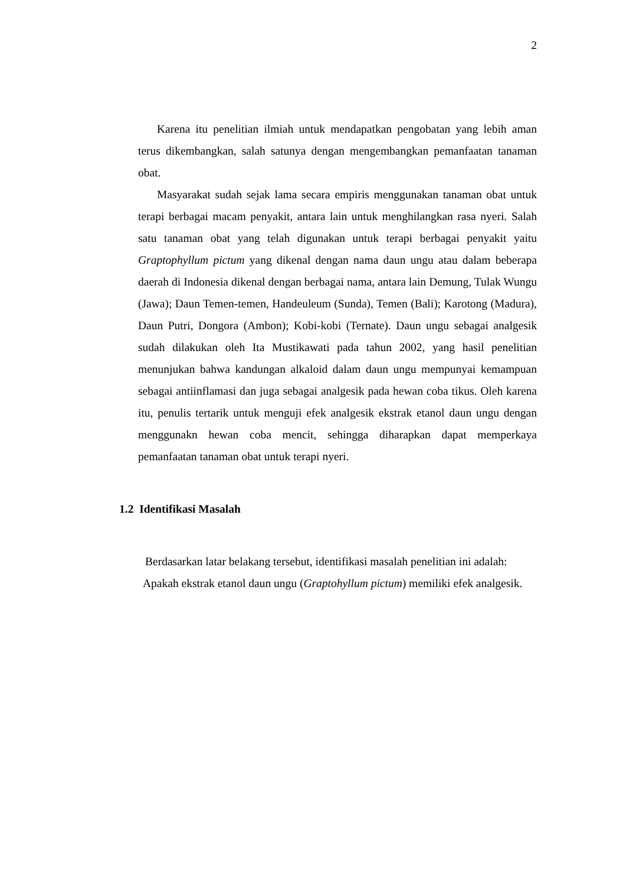2
Karena itu penelitian ilmiah untuk mendapatkan pengobatan yang lebih aman terus dikembangkan, salah satunya dengan mengembangkan pemanfaatan tanaman obat.
Masyarakat sudah sejak lama secara empiris menggunakan tanaman obat untuk terapi berbagai macam penyakit, antara lain untuk menghilangkan rasa nyeri. Salah satu tanaman obat yang telah digunakan untuk terapi berbagai penyakit yaitu Graptophyllum pictum yang dikenal dengan nama daun ungu atau dalam beberapa daerah di Indonesia dikenal dengan berbagai nama, antara lain Demung, Tulak Wungu (Jawa); Daun Temen-temen, Handeuleum (Sunda), Temen (Bali); Karotong (Madura), Daun Putri, Dongora (Ambon); Kobi-kobi (Ternate). Daun ungu sebagai analgesik sudah dilakukan oleh Ita Mustikawati pada tahun 2002, yang hasil penelitian menunjukan bahwa kandungan alkaloid dalam daun ungu mempunyai kemampuan sebagai antiinflamasi dan juga sebagai analgesik pada hewan coba tikus. Oleh karena itu, penulis tertarik untuk menguji efek analgesik ekstrak etanol daun ungu dengan menggunakn hewan coba mencit, sehingga diharapkan dapat memperkaya pemanfaatan tanaman obat untuk terapi nyeri.
1.2 Identifikasi Masalah
Berdasarkan latar belakang tersebut, identifikasi masalah penelitian ini adalah:
Apakah ekstrak etanol daun ungu (Graptohyllum pictum) memiliki efek analgesik.